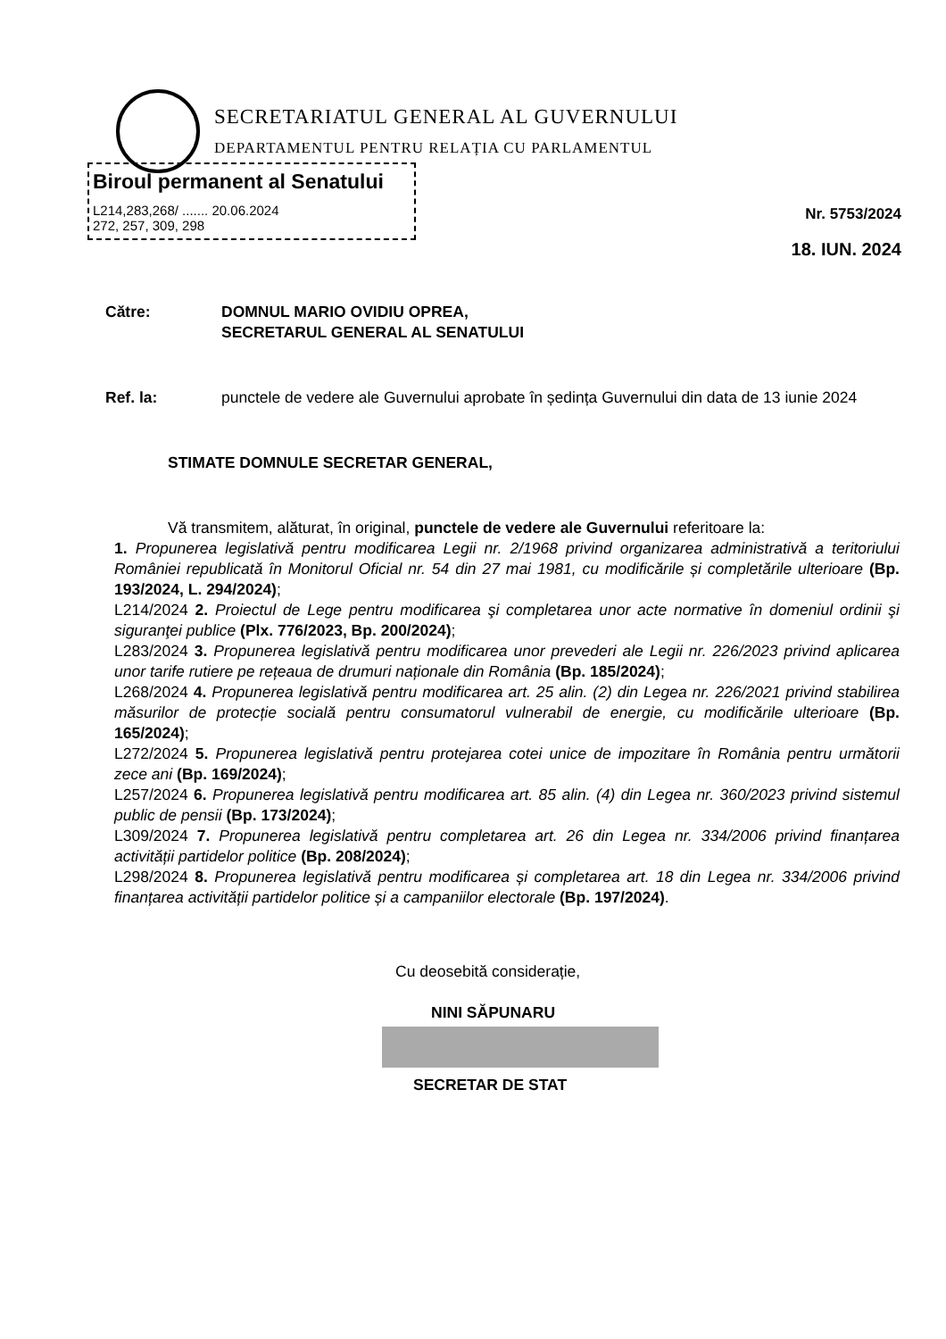SECRETARIATUL GENERAL AL GUVERNULUI
DEPARTAMENTUL PENTRU RELAȚIA CU PARLAMENTUL
Biroul permanent al Senatului
L214,283,268/ ....... 20.06.2024
272, 257, 309, 298
Nr. 5753/2024
18. IUN. 2024
Către: DOMNUL MARIO OVIDIU OPREA,
SECRETARUL GENERAL AL SENATULUI
Ref. la: punctele de vedere ale Guvernului aprobate în ședința Guvernului din data de 13 iunie 2024
STIMATE DOMNULE SECRETAR GENERAL,
Vă transmitem, alăturat, în original, punctele de vedere ale Guvernului referitoare la:
1. Propunerea legislativă pentru modificarea Legii nr. 2/1968 privind organizarea administrativă a teritoriului României republicată în Monitorul Oficial nr. 54 din 27 mai 1981, cu modificările și completările ulterioare (Bp. 193/2024, L. 294/2024);
L214/2024 2. Proiectul de Lege pentru modificarea şi completarea unor acte normative în domeniul ordinii şi siguranţei publice (Plx. 776/2023, Bp. 200/2024);
L283/2024 3. Propunerea legislativă pentru modificarea unor prevederi ale Legii nr. 226/2023 privind aplicarea unor tarife rutiere pe rețeaua de drumuri naționale din România (Bp. 185/2024);
L268/2024 4. Propunerea legislativă pentru modificarea art. 25 alin. (2) din Legea nr. 226/2021 privind stabilirea măsurilor de protecție socială pentru consumatorul vulnerabil de energie, cu modificările ulterioare (Bp. 165/2024);
L272/2024 5. Propunerea legislativă pentru protejarea cotei unice de impozitare în România pentru următorii zece ani (Bp. 169/2024);
L257/2024 6. Propunerea legislativă pentru modificarea art. 85 alin. (4) din Legea nr. 360/2023 privind sistemul public de pensii (Bp. 173/2024);
L309/2024 7. Propunerea legislativă pentru completarea art. 26 din Legea nr. 334/2006 privind finanțarea activității partidelor politice (Bp. 208/2024);
L298/2024 8. Propunerea legislativă pentru modificarea și completarea art. 18 din Legea nr. 334/2006 privind finanțarea activității partidelor politice și a campaniilor electorale (Bp. 197/2024).
Cu deosebită considerație,
NINI SĂPUNARU
SECRETAR DE STAT